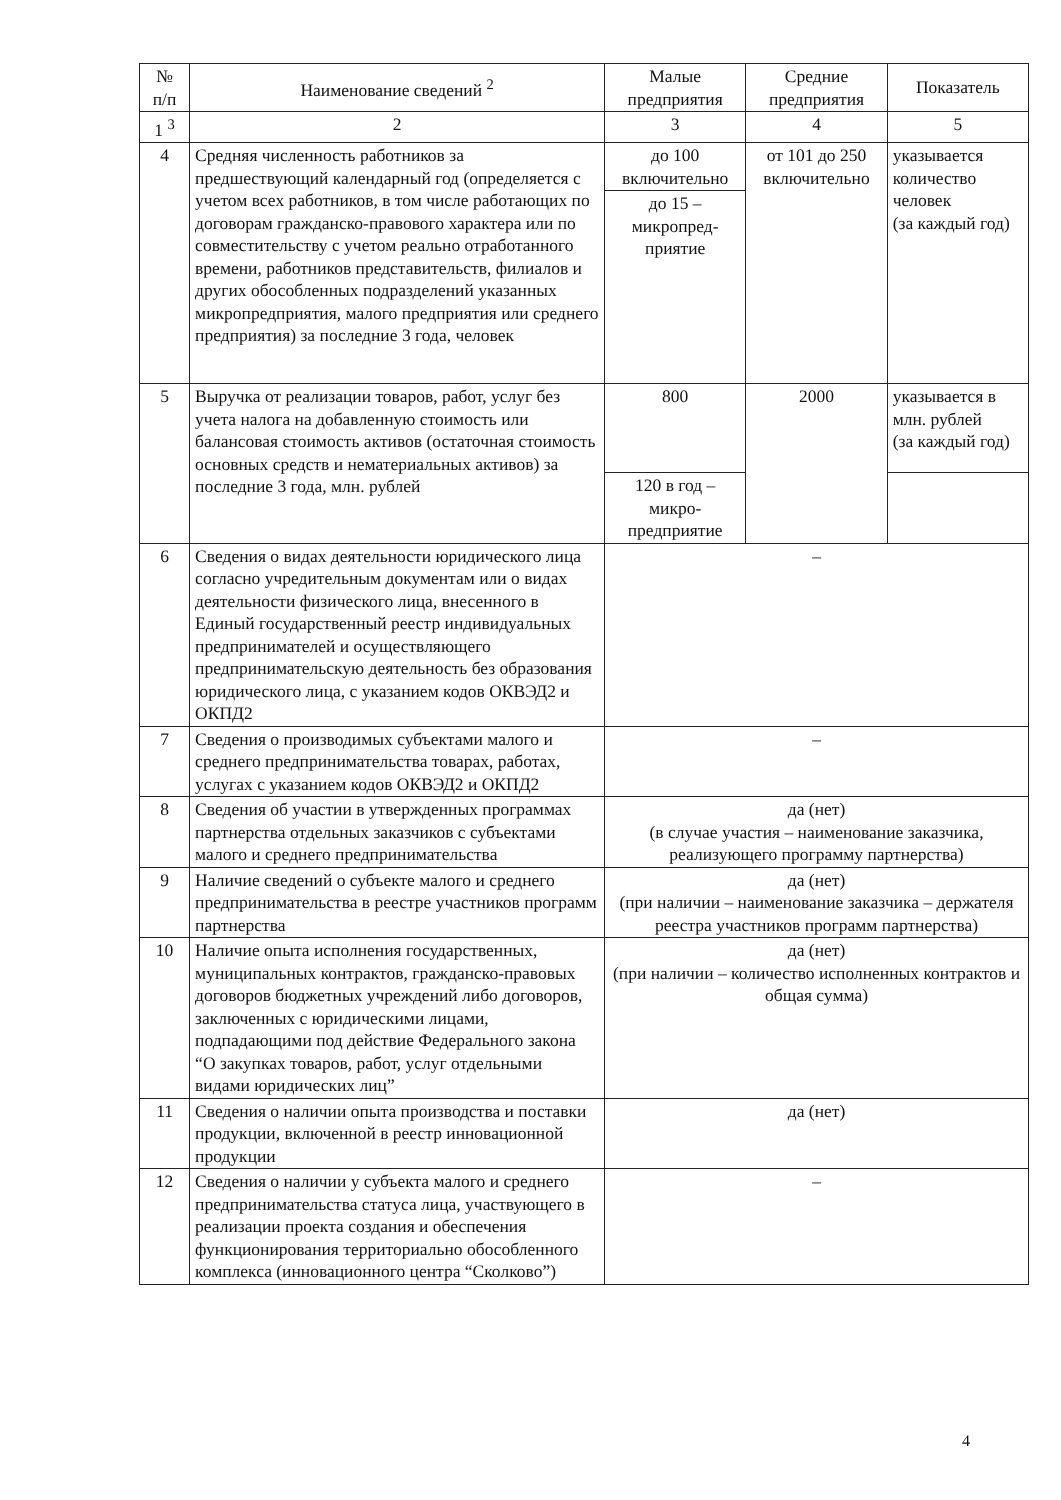| № п/п | Наименование сведений <sup>2</sup> | Малые предприятия | Средние предприятия | Показатель |
| --- | --- | --- | --- | --- |
| 1 <sup>3</sup> | 2 | 3 | 4 | 5 |
| 4 | Средняя численность работников за предшествующий календарный год (определяется с учетом всех работников, в том числе работающих по договорам гражданско-правового характера или по совместительству с учетом реально отработанного времени, работников представительств, филиалов и других обособленных подразделений указанных микропредприятия, малого предприятия или среднего предприятия) за последние 3 года, человек | до 100 включительно | от 101 до 250 включительно | указывается количество человек (за каждый год) |
| | | до 15 – микропред-приятие | | |
| 5 | Выручка от реализации товаров, работ, услуг без учета налога на добавленную стоимость или балансовая стоимость активов (остаточная стоимость основных средств и нематериальных активов) за последние 3 года, млн. рублей | 800 | 2000 | указывается в млн. рублей (за каждый год) |
| | | 120 в год – микро-предприятие | | |
| 6 | Сведения о видах деятельности юридического лица согласно учредительным документам или о видах деятельности физического лица, внесенного в Единый государственный реестр индивидуальных предпринимателей и осуществляющего предпринимательскую деятельность без образования юридического лица, с указанием кодов ОКВЭД2 и ОКПД2 | – | | |
| 7 | Сведения о производимых субъектами малого и среднего предпринимательства товарах, работах, услугах с указанием кодов ОКВЭД2 и ОКПД2 | – | | |
| 8 | Сведения об участии в утвержденных программах партнерства отдельных заказчиков с субъектами малого и среднего предпринимательства | да (нет) (в случае участия – наименование заказчика, реализующего программу партнерства) | | |
| 9 | Наличие сведений о субъекте малого и среднего предпринимательства в реестре участников программ партнерства | да (нет) (при наличии – наименование заказчика – держателя реестра участников программ партнерства) | | |
| 10 | Наличие опыта исполнения государственных, муниципальных контрактов, гражданско-правовых договоров бюджетных учреждений либо договоров, заключенных с юридическими лицами, подпадающими под действие Федерального закона “О закупках товаров, работ, услуг отдельными видами юридических лиц” | да (нет) (при наличии – количество исполненных контрактов и общая сумма) | | |
| 11 | Сведения о наличии опыта производства и поставки продукции, включенной в реестр инновационной продукции | да (нет) | | |
| 12 | Сведения о наличии у субъекта малого и среднего предпринимательства статуса лица, участвующего в реализации проекта создания и обеспечения функционирования территориально обособленного комплекса (инновационного центра “Сколково”) | – | | |
4